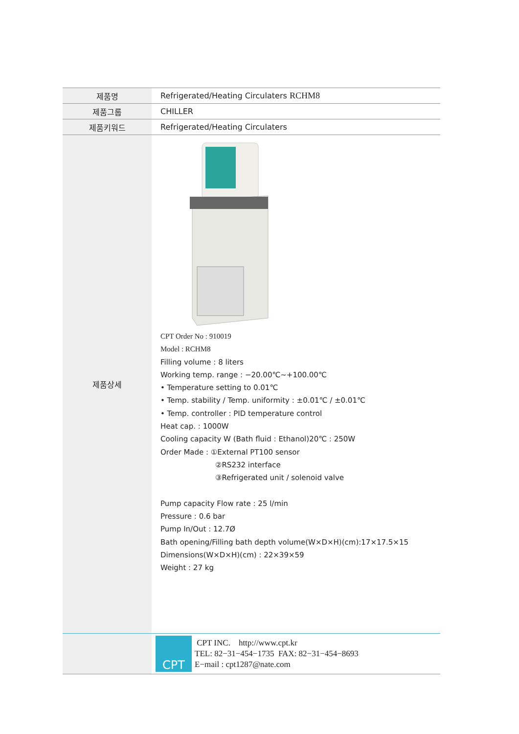| 제품명 | Refrigerated/Heating Circulaters RCHM8 |
| 제품그룹 | CHILLER |
| 제품키워드 | Refrigerated/Heating Circulaters |
| 제품상세 | CPT Order No : 910019 Model : RCHM8 Filling volume : 8 liters Working temp. range : −20.00℃~+100.00℃ • Temperature setting to 0.01℃ • Temp. stability / Temp. uniformity : ±0.01℃ / ±0.01℃ • Temp. controller : PID temperature control Heat cap. : 1000W Cooling capacity W (Bath fluid : Ethanol)20℃ : 250W Order Made : ①External PT100 sensor ②RS232 interface ③Refrigerated unit / solenoid valve Pump capacity Flow rate : 25 l/min Pressure : 0.6 bar Pump In/Out : 12.7Ø Bath opening/Filling bath depth volume(W×D×H)(cm):17×17.5×15 Dimensions(W×D×H)(cm) : 22×39×59 Weight : 27 kg |
| | CPT CPT INC. http://www.cpt.kr TEL: 82−31−454−1735 FAX: 82−31−454−8693 E−mail : cpt1287@nate.com |